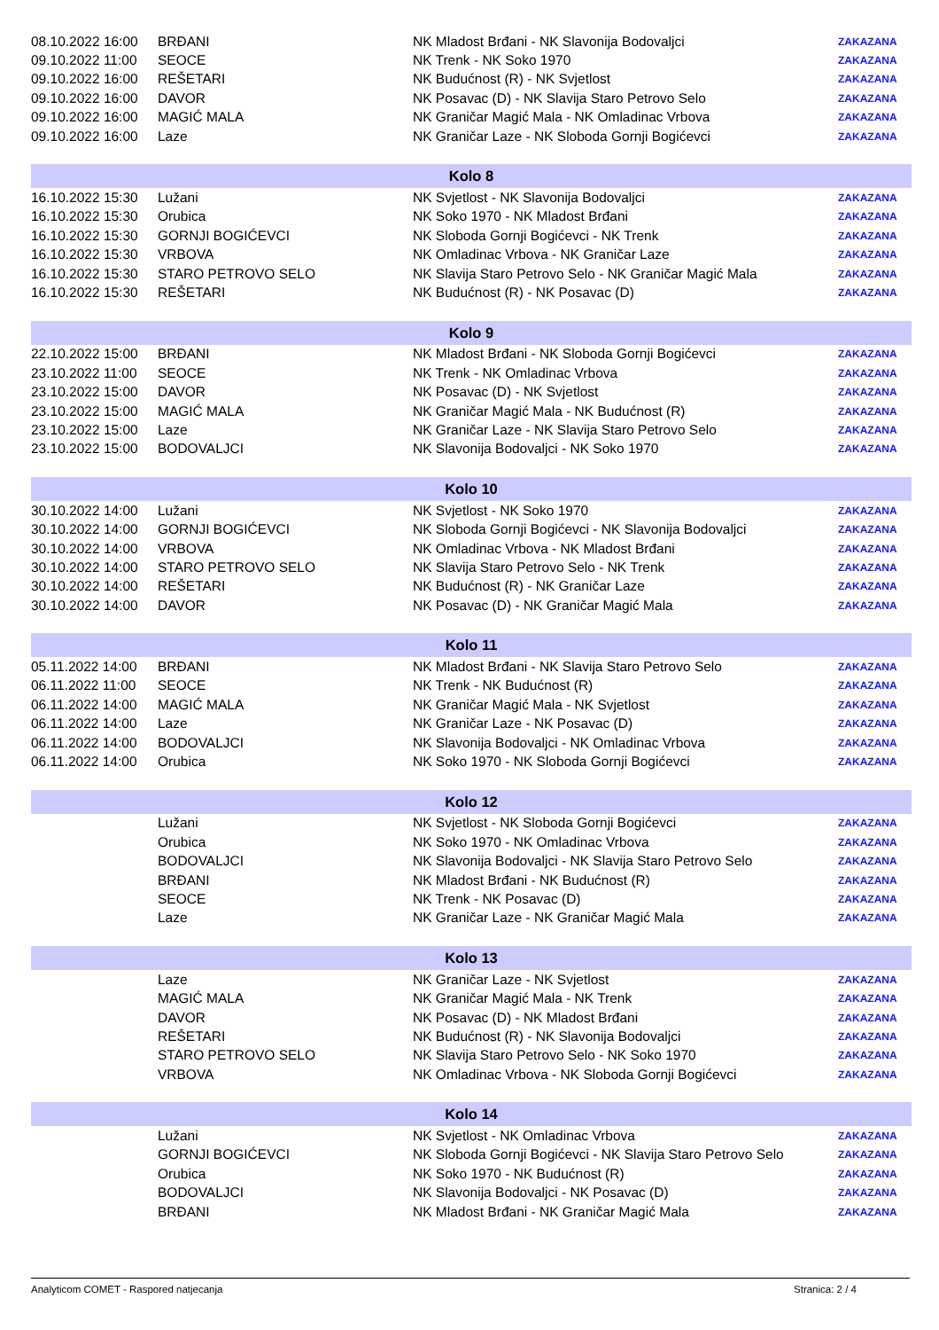| 08.10.2022 16:00 | BRĐANI | NK Mladost Brđani - NK Slavonija Bodovaljci | ZAKAZANA |
| 09.10.2022 11:00 | SEOCE | NK Trenk - NK Soko 1970 | ZAKAZANA |
| 09.10.2022 16:00 | REŠETARI | NK Budućnost (R) - NK Svjetlost | ZAKAZANA |
| 09.10.2022 16:00 | DAVOR | NK Posavac (D) - NK Slavija Staro Petrovo Selo | ZAKAZANA |
| 09.10.2022 16:00 | MAGIĆ MALA | NK Graničar Magić Mala - NK Omladinac Vrbova | ZAKAZANA |
| 09.10.2022 16:00 | Laze | NK Graničar Laze - NK Sloboda Gornji Bogićevci | ZAKAZANA |
| Kolo 8 | | | |
| 16.10.2022 15:30 | Lužani | NK Svjetlost - NK Slavonija Bodovaljci | ZAKAZANA |
| 16.10.2022 15:30 | Orubica | NK Soko 1970 - NK Mladost Brđani | ZAKAZANA |
| 16.10.2022 15:30 | GORNJI BOGIĆEVCI | NK Sloboda Gornji Bogićevci - NK Trenk | ZAKAZANA |
| 16.10.2022 15:30 | VRBOVA | NK Omladinac Vrbova - NK Graničar Laze | ZAKAZANA |
| 16.10.2022 15:30 | STARO PETROVO SELO | NK Slavija Staro Petrovo Selo - NK Graničar Magić Mala | ZAKAZANA |
| 16.10.2022 15:30 | REŠETARI | NK Budućnost (R) - NK Posavac (D) | ZAKAZANA |
| Kolo 9 | | | |
| 22.10.2022 15:00 | BRĐANI | NK Mladost Brđani - NK Sloboda Gornji Bogićevci | ZAKAZANA |
| 23.10.2022 11:00 | SEOCE | NK Trenk - NK Omladinac Vrbova | ZAKAZANA |
| 23.10.2022 15:00 | DAVOR | NK Posavac (D) - NK Svjetlost | ZAKAZANA |
| 23.10.2022 15:00 | MAGIĆ MALA | NK Graničar Magić Mala - NK Budućnost (R) | ZAKAZANA |
| 23.10.2022 15:00 | Laze | NK Graničar Laze - NK Slavija Staro Petrovo Selo | ZAKAZANA |
| 23.10.2022 15:00 | BODOVALJCI | NK Slavonija Bodovaljci - NK Soko 1970 | ZAKAZANA |
| Kolo 10 | | | |
| 30.10.2022 14:00 | Lužani | NK Svjetlost - NK Soko 1970 | ZAKAZANA |
| 30.10.2022 14:00 | GORNJI BOGIĆEVCI | NK Sloboda Gornji Bogićevci - NK Slavonija Bodovaljci | ZAKAZANA |
| 30.10.2022 14:00 | VRBOVA | NK Omladinac Vrbova - NK Mladost Brđani | ZAKAZANA |
| 30.10.2022 14:00 | STARO PETROVO SELO | NK Slavija Staro Petrovo Selo - NK Trenk | ZAKAZANA |
| 30.10.2022 14:00 | REŠETARI | NK Budućnost (R) - NK Graničar Laze | ZAKAZANA |
| 30.10.2022 14:00 | DAVOR | NK Posavac (D) - NK Graničar Magić Mala | ZAKAZANA |
| Kolo 11 | | | |
| 05.11.2022 14:00 | BRĐANI | NK Mladost Brđani - NK Slavija Staro Petrovo Selo | ZAKAZANA |
| 06.11.2022 11:00 | SEOCE | NK Trenk - NK Budućnost (R) | ZAKAZANA |
| 06.11.2022 14:00 | MAGIĆ MALA | NK Graničar Magić Mala - NK Svjetlost | ZAKAZANA |
| 06.11.2022 14:00 | Laze | NK Graničar Laze - NK Posavac (D) | ZAKAZANA |
| 06.11.2022 14:00 | BODOVALJCI | NK Slavonija Bodovaljci - NK Omladinac Vrbova | ZAKAZANA |
| 06.11.2022 14:00 | Orubica | NK Soko 1970 - NK Sloboda Gornji Bogićevci | ZAKAZANA |
| Kolo 12 | | | |
| | Lužani | NK Svjetlost - NK Sloboda Gornji Bogićevci | ZAKAZANA |
| | Orubica | NK Soko 1970 - NK Omladinac Vrbova | ZAKAZANA |
| | BODOVALJCI | NK Slavonija Bodovaljci - NK Slavija Staro Petrovo Selo | ZAKAZANA |
| | BRĐANI | NK Mladost Brđani - NK Budućnost (R) | ZAKAZANA |
| | SEOCE | NK Trenk - NK Posavac (D) | ZAKAZANA |
| | Laze | NK Graničar Laze - NK Graničar Magić Mala | ZAKAZANA |
| Kolo 13 | | | |
| | Laze | NK Graničar Laze - NK Svjetlost | ZAKAZANA |
| | MAGIĆ MALA | NK Graničar Magić Mala - NK Trenk | ZAKAZANA |
| | DAVOR | NK Posavac (D) - NK Mladost Brđani | ZAKAZANA |
| | REŠETARI | NK Budućnost (R) - NK Slavonija Bodovaljci | ZAKAZANA |
| | STARO PETROVO SELO | NK Slavija Staro Petrovo Selo - NK Soko 1970 | ZAKAZANA |
| | VRBOVA | NK Omladinac Vrbova - NK Sloboda Gornji Bogićevci | ZAKAZANA |
| Kolo 14 | | | |
| | Lužani | NK Svjetlost - NK Omladinac Vrbova | ZAKAZANA |
| | GORNJI BOGIĆEVCI | NK Sloboda Gornji Bogićevci - NK Slavija Staro Petrovo Selo | ZAKAZANA |
| | Orubica | NK Soko 1970 - NK Budućnost (R) | ZAKAZANA |
| | BODOVALJCI | NK Slavonija Bodovaljci - NK Posavac (D) | ZAKAZANA |
| | BRĐANI | NK Mladost Brđani - NK Graničar Magić Mala | ZAKAZANA |
Analyticom COMET - Raspored natjecanja Stranica: 2 / 4